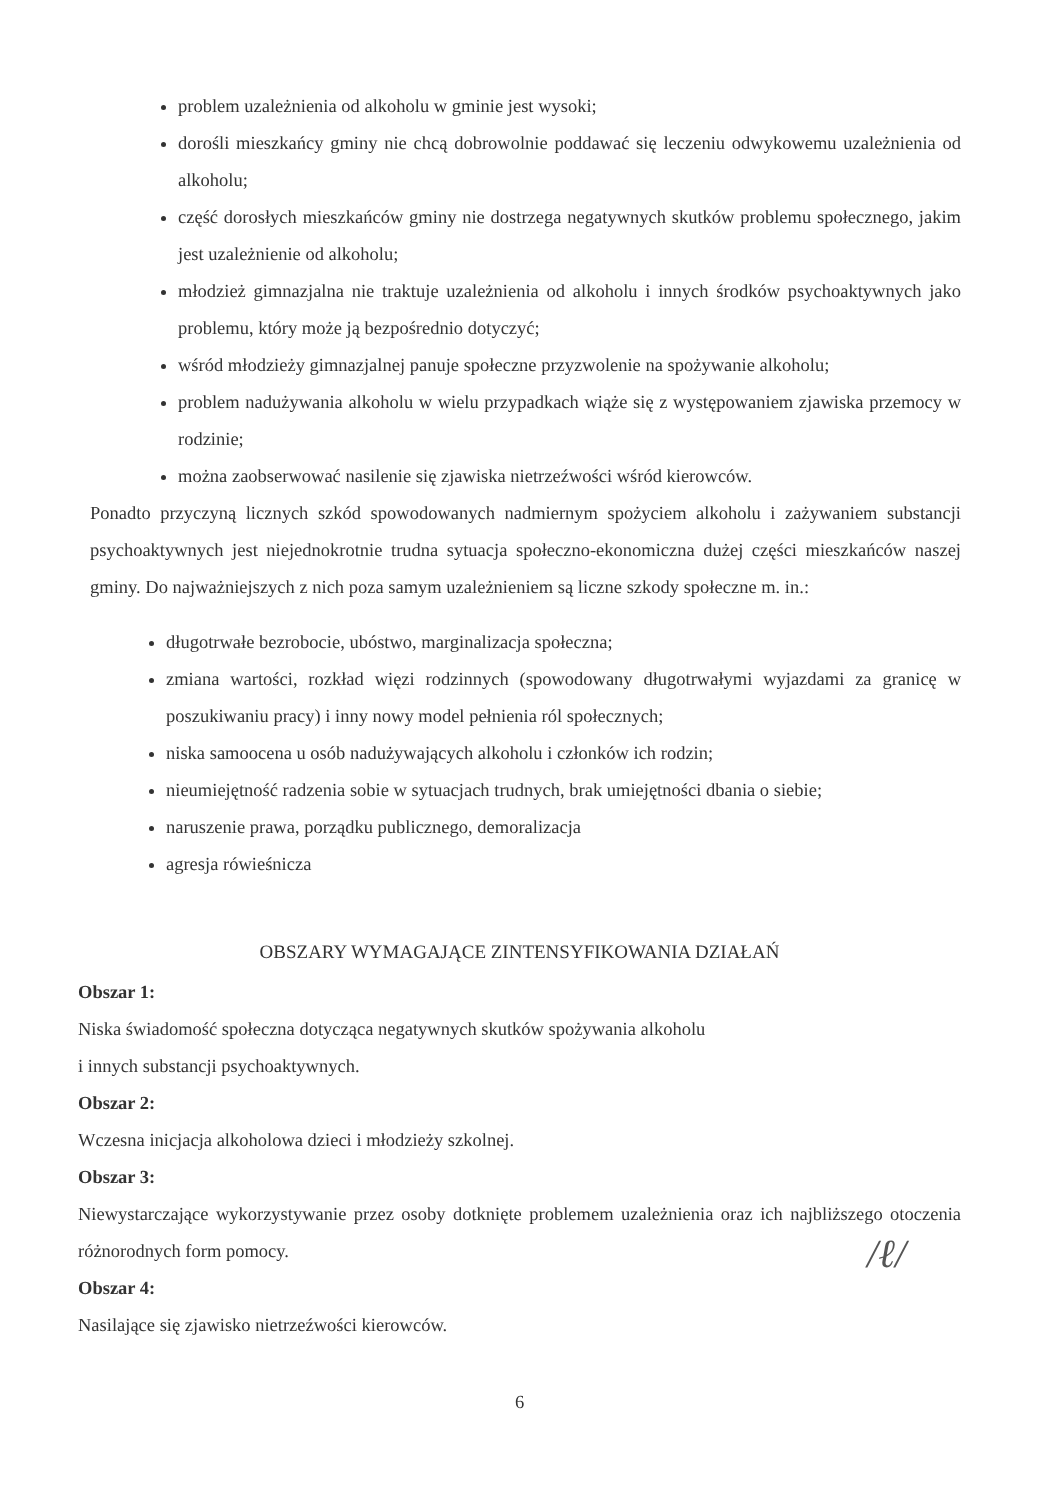problem uzależnienia od alkoholu w gminie jest wysoki;
dorośli mieszkańcy gminy nie chcą dobrowolnie poddawać się leczeniu odwykowemu uzależnienia od alkoholu;
część dorosłych mieszkańców gminy nie dostrzega negatywnych skutków problemu społecznego, jakim jest uzależnienie od alkoholu;
młodzież gimnazjalna nie traktuje uzależnienia od alkoholu i innych środków psychoaktywnych jako problemu, który może ją bezpośrednio dotyczyć;
wśród młodzieży gimnazjalnej panuje społeczne przyzwolenie na spożywanie alkoholu;
problem nadużywania alkoholu w wielu przypadkach wiąże się z występowaniem zjawiska przemocy w rodzinie;
można zaobserwować nasilenie się zjawiska nietrzeźwości wśród kierowców.
Ponadto przyczyną licznych szkód spowodowanych nadmiernym spożyciem alkoholu i zażywaniem substancji psychoaktywnych jest niejednokrotnie trudna sytuacja społeczno-ekonomiczna dużej części mieszkańców naszej gminy. Do najważniejszych z nich poza samym uzależnieniem są liczne szkody społeczne m. in.:
długotrwałe bezrobocie, ubóstwo, marginalizacja społeczna;
zmiana wartości, rozkład więzi rodzinnych (spowodowany długotrwałymi wyjazdami za granicę w poszukiwaniu pracy) i inny nowy model pełnienia ról społecznych;
niska samoocena u osób nadużywających alkoholu i członków ich rodzin;
nieumiejętność radzenia sobie w sytuacjach trudnych, brak umiejętności dbania o siebie;
naruszenie prawa, porządku publicznego, demoralizacja
agresja rówieśnicza
OBSZARY WYMAGAJĄCE ZINTENSYFIKOWANIA DZIAŁAŃ
Obszar 1:
Niska świadomość społeczna dotycząca negatywnych skutków spożywania alkoholu
i innych substancji psychoaktywnych.
Obszar 2:
Wczesna inicjacja alkoholowa dzieci i młodzieży szkolnej.
Obszar 3:
Niewystarczające wykorzystywanie przez osoby dotknięte problemem uzależnienia oraz ich najbliższego otoczenia różnorodnych form pomocy.
Obszar 4:
Nasilające się zjawisko nietrzeźwości kierowców.
6
/ℓ/